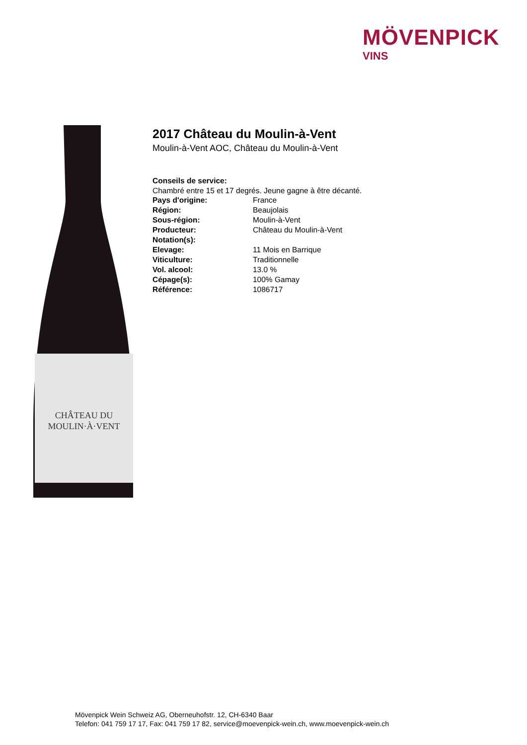MÖVENPICK
VINS
CHÂTEAU DU
MOULIN·À·VENT
2017 Château du Moulin-à-Vent
Moulin-à-Vent AOC, Château du Moulin-à-Vent
Conseils de service:
Chambré entre 15 et 17 degrés. Jeune gagne à être décanté.
| Pays d'origine: | France |
| Région: | Beaujolais |
| Sous-région: | Moulin-à-Vent |
| Producteur: | Château du Moulin-à-Vent |
| Notation(s): | |
| Elevage: | 11 Mois en Barrique |
| Viticulture: | Traditionnelle |
| Vol. alcool: | 13.0 % |
| Cépage(s): | 100% Gamay |
| Référence: | 1086717 |
Mövenpick Wein Schweiz AG, Oberneuhofstr. 12, CH-6340 Baar
Telefon: 041 759 17 17, Fax: 041 759 17 82, service@moevenpick-wein.ch, www.moevenpick-wein.ch